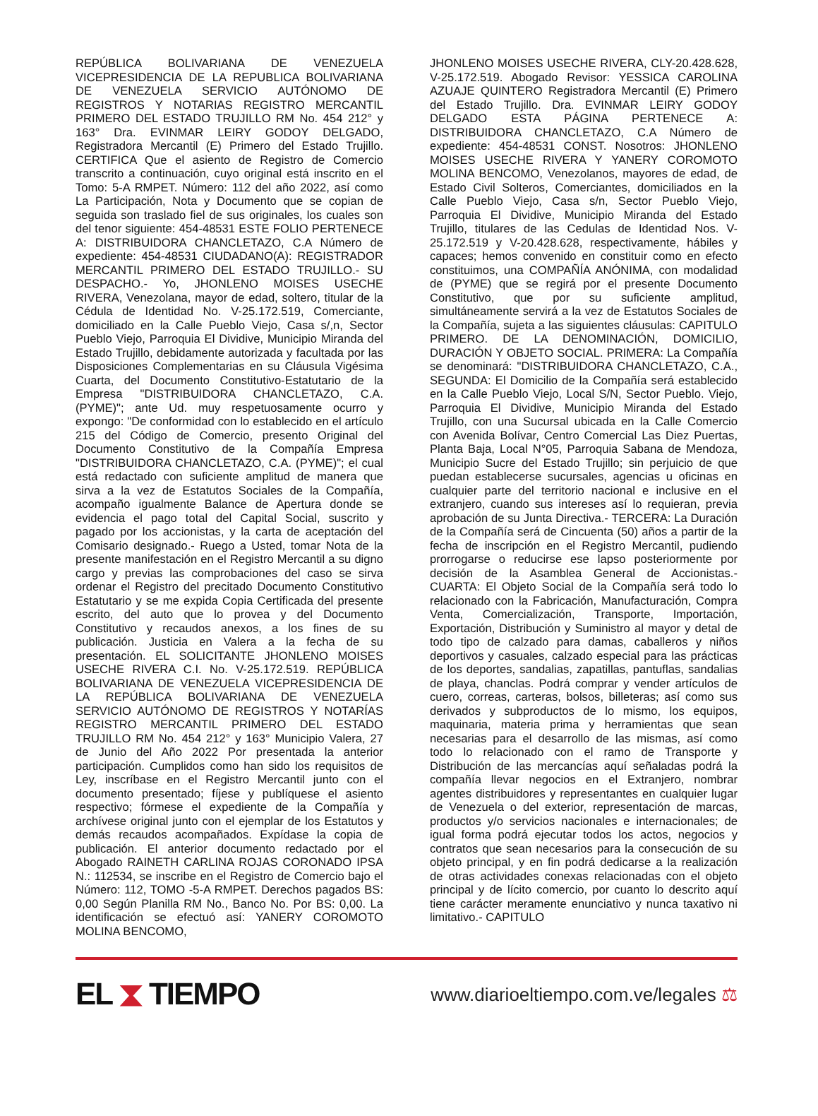REPÚBLICA BOLIVARIANA DE VENEZUELA VICEPRESIDENCIA DE LA REPUBLICA BOLIVARIANA DE VENEZUELA SERVICIO AUTÓNOMO DE REGISTROS Y NOTARIAS REGISTRO MERCANTIL PRIMERO DEL ESTADO TRUJILLO RM No. 454 212° y 163° Dra. EVINMAR LEIRY GODOY DELGADO, Registradora Mercantil (E) Primero del Estado Trujillo. CERTIFICA Que el asiento de Registro de Comercio transcrito a continuación, cuyo original está inscrito en el Tomo: 5-A RMPET. Número: 112 del año 2022, así como La Participación, Nota y Documento que se copian de seguida son traslado fiel de sus originales, los cuales son del tenor siguiente: 454-48531 ESTE FOLIO PERTENECE A: DISTRIBUIDORA CHANCLETAZO, C.A Número de expediente: 454-48531 CIUDADANO(A): REGISTRADOR MERCANTIL PRIMERO DEL ESTADO TRUJILLO.- SU DESPACHO.- Yo, JHONLENO MOISES USECHE RIVERA, Venezolana, mayor de edad, soltero, titular de la Cédula de Identidad No. V-25.172.519, Comerciante, domiciliado en la Calle Pueblo Viejo, Casa s/,n, Sector Pueblo Viejo, Parroquia El Dividive, Municipio Miranda del Estado Trujillo, debidamente autorizada y facultada por las Disposiciones Complementarias en su Cláusula Vigésima Cuarta, del Documento Constitutivo-Estatutario de la Empresa "DISTRIBUIDORA CHANCLETAZO, C.A. (PYME)"; ante Ud. muy respetuosamente ocurro y expongo: "De conformidad con lo establecido en el artículo 215 del Código de Comercio, presento Original del Documento Constitutivo de la Compañía Empresa "DISTRIBUIDORA CHANCLETAZO, C.A. (PYME)"; el cual está redactado con suficiente amplitud de manera que sirva a la vez de Estatutos Sociales de la Compañía, acompaño igualmente Balance de Apertura donde se evidencia el pago total del Capital Social, suscrito y pagado por los accionistas, y la carta de aceptación del Comisario designado.- Ruego a Usted, tomar Nota de la presente manifestación en el Registro Mercantil a su digno cargo y previas las comprobaciones del caso se sirva ordenar el Registro del precitado Documento Constitutivo Estatutario y se me expida Copia Certificada del presente escrito, del auto que lo provea y del Documento Constitutivo y recaudos anexos, a los fines de su publicación. Justicia en Valera a la fecha de su presentación. EL SOLICITANTE JHONLENO MOISES USECHE RIVERA C.I. No. V-25.172.519. REPÚBLICA BOLIVARIANA DE VENEZUELA VICEPRESIDENCIA DE LA REPÚBLICA BOLIVARIANA DE VENEZUELA SERVICIO AUTÓNOMO DE REGISTROS Y NOTARÍAS REGISTRO MERCANTIL PRIMERO DEL ESTADO TRUJILLO RM No. 454 212° y 163° Municipio Valera, 27 de Junio del Año 2022 Por presentada la anterior participación. Cumplidos como han sido los requisitos de Ley, inscríbase en el Registro Mercantil junto con el documento presentado; fíjese y publíquese el asiento respectivo; fórmese el expediente de la Compañía y archívese original junto con el ejemplar de los Estatutos y demás recaudos acompañados. Expídase la copia de publicación. El anterior documento redactado por el Abogado RAINETH CARLINA ROJAS CORONADO IPSA N.: 112534, se inscribe en el Registro de Comercio bajo el Número: 112, TOMO -5-A RMPET. Derechos pagados BS: 0,00 Según Planilla RM No., Banco No. Por BS: 0,00. La identificación se efectuó así: YANERY COROMOTO MOLINA BENCOMO,
JHONLENO MOISES USECHE RIVERA, CLY-20.428.628, V-25.172.519. Abogado Revisor: YESSICA CAROLINA AZUAJE QUINTERO Registradora Mercantil (E) Primero del Estado Trujillo. Dra. EVINMAR LEIRY GODOY DELGADO ESTA PÁGINA PERTENECE A: DISTRIBUIDORA CHANCLETAZO, C.A Número de expediente: 454-48531 CONST. Nosotros: JHONLENO MOISES USECHE RIVERA Y YANERY COROMOTO MOLINA BENCOMO, Venezolanos, mayores de edad, de Estado Civil Solteros, Comerciantes, domiciliados en la Calle Pueblo Viejo, Casa s/n, Sector Pueblo Viejo, Parroquia El Dividive, Municipio Miranda del Estado Trujillo, titulares de las Cedulas de Identidad Nos. V-25.172.519 y V-20.428.628, respectivamente, hábiles y capaces; hemos convenido en constituir como en efecto constituimos, una COMPAÑÍA ANÓNIMA, con modalidad de (PYME) que se regirá por el presente Documento Constitutivo, que por su suficiente amplitud, simultáneamente servirá a la vez de Estatutos Sociales de la Compañía, sujeta a las siguientes cláusulas: CAPITULO PRIMERO. DE LA DENOMINACIÓN, DOMICILIO, DURACIÓN Y OBJETO SOCIAL. PRIMERA: La Compañía se denominará: "DISTRIBUIDORA CHANCLETAZO, C.A., SEGUNDA: El Domicilio de la Compañía será establecido en la Calle Pueblo Viejo, Local S/N, Sector Pueblo. Viejo, Parroquia El Dividive, Municipio Miranda del Estado Trujillo, con una Sucursal ubicada en la Calle Comercio con Avenida Bolívar, Centro Comercial Las Diez Puertas, Planta Baja, Local N°05, Parroquia Sabana de Mendoza, Municipio Sucre del Estado Trujillo; sin perjuicio de que puedan establecerse sucursales, agencias u oficinas en cualquier parte del territorio nacional e inclusive en el extranjero, cuando sus intereses así lo requieran, previa aprobación de su Junta Directiva.- TERCERA: La Duración de la Compañía será de Cincuenta (50) años a partir de la fecha de inscripción en el Registro Mercantil, pudiendo prorrogarse o reducirse ese lapso posteriormente por decisión de la Asamblea General de Accionistas.- CUARTA: El Objeto Social de la Compañía será todo lo relacionado con la Fabricación, Manufacturación, Compra Venta, Comercialización, Transporte, Importación, Exportación, Distribución y Suministro al mayor y detal de todo tipo de calzado para damas, caballeros y niños deportivos y casuales, calzado especial para las prácticas de los deportes, sandalias, zapatillas, pantuflas, sandalias de playa, chanclas. Podrá comprar y vender artículos de cuero, correas, carteras, bolsos, billeteras; así como sus derivados y subproductos de lo mismo, los equipos, maquinaria, materia prima y herramientas que sean necesarias para el desarrollo de las mismas, así como todo lo relacionado con el ramo de Transporte y Distribución de las mercancías aquí señaladas podrá la compañía llevar negocios en el Extranjero, nombrar agentes distribuidores y representantes en cualquier lugar de Venezuela o del exterior, representación de marcas, productos y/o servicios nacionales e internacionales; de igual forma podrá ejecutar todos los actos, negocios y contratos que sean necesarios para la consecución de su objeto principal, y en fin podrá dedicarse a la realización de otras actividades conexas relacionadas con el objeto principal y de lícito comercio, por cuanto lo descrito aquí tiene carácter meramente enunciativo y nunca taxativo ni limitativo.- CAPITULO
EL ⧗ TIEMPO
www.diarioeltiempo.com.ve/legales ⚖